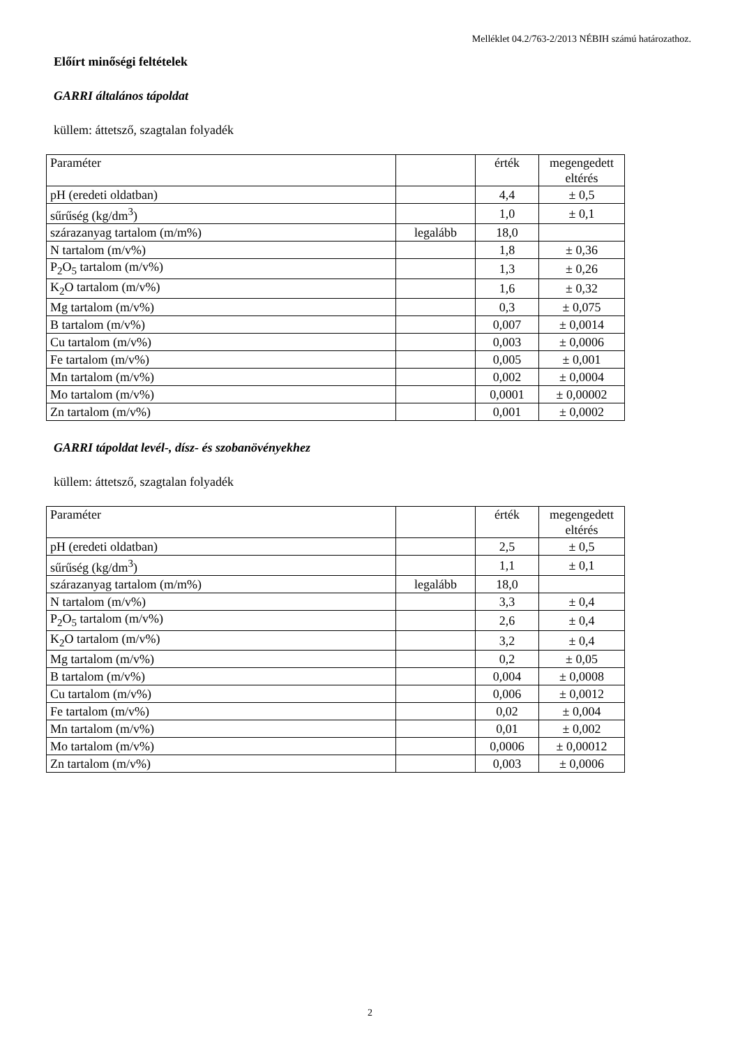Melléklet 04.2/763-2/2013 NÉBIH számú határozathoz.
Előírt minőségi feltételek
GARRI általános tápoldat
küllem: áttetsző, szagtalan folyadék
| Paraméter | | érték | megengedett eltérés |
| pH (eredeti oldatban) | | 4,4 | ± 0,5 |
| sűrűség (kg/dm<sup>3</sup>) | | 1,0 | ± 0,1 |
| szárazanyag tartalom (m/m%) | legalább | 18,0 | |
| N tartalom (m/v%) | | 1,8 | ± 0,36 |
| P<sub>2</sub>O<sub>5</sub> tartalom (m/v%) | | 1,3 | ± 0,26 |
| K<sub>2</sub>O tartalom (m/v%) | | 1,6 | ± 0,32 |
| Mg tartalom (m/v%) | | 0,3 | ± 0,075 |
| B tartalom (m/v%) | | 0,007 | ± 0,0014 |
| Cu tartalom (m/v%) | | 0,003 | ± 0,0006 |
| Fe tartalom (m/v%) | | 0,005 | ± 0,001 |
| Mn tartalom (m/v%) | | 0,002 | ± 0,0004 |
| Mo tartalom (m/v%) | | 0,0001 | ± 0,00002 |
| Zn tartalom (m/v%) | | 0,001 | ± 0,0002 |
GARRI tápoldat levél-, dísz- és szobanövényekhez
küllem: áttetsző, szagtalan folyadék
| Paraméter | | érték | megengedett eltérés |
| pH (eredeti oldatban) | | 2,5 | ± 0,5 |
| sűrűség (kg/dm<sup>3</sup>) | | 1,1 | ± 0,1 |
| szárazanyag tartalom (m/m%) | legalább | 18,0 | |
| N tartalom (m/v%) | | 3,3 | ± 0,4 |
| P<sub>2</sub>O<sub>5</sub> tartalom (m/v%) | | 2,6 | ± 0,4 |
| K<sub>2</sub>O tartalom (m/v%) | | 3,2 | ± 0,4 |
| Mg tartalom (m/v%) | | 0,2 | ± 0,05 |
| B tartalom (m/v%) | | 0,004 | ± 0,0008 |
| Cu tartalom (m/v%) | | 0,006 | ± 0,0012 |
| Fe tartalom (m/v%) | | 0,02 | ± 0,004 |
| Mn tartalom (m/v%) | | 0,01 | ± 0,002 |
| Mo tartalom (m/v%) | | 0,0006 | ± 0,00012 |
| Zn tartalom (m/v%) | | 0,003 | ± 0,0006 |
2